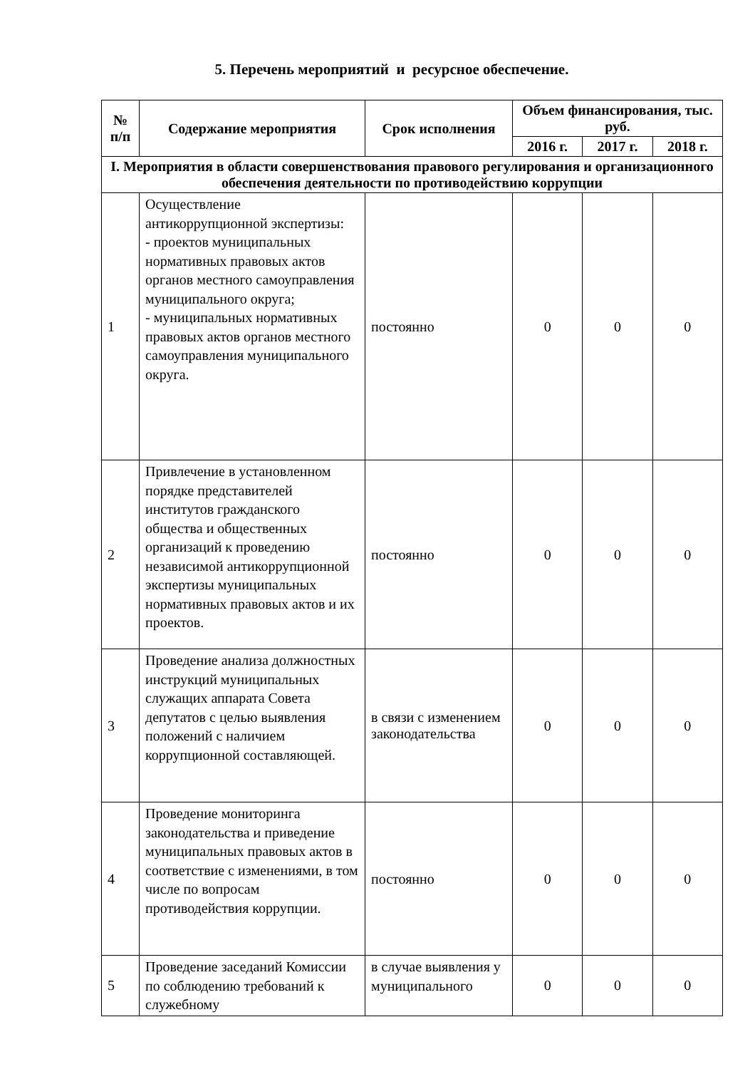5. Перечень мероприятий и ресурсное обеспечение.
| № п/п | Содержание мероприятия | Срок исполнения | Объем финансирования, тыс. руб. | | |
| --- | --- | --- | --- | --- | --- |
| | | | 2016 г. | 2017 г. | 2018 г. |
| I. Мероприятия в области совершенствования правового регулирования и организационного обеспечения деятельности по противодействию коррупции | | | | | |
| 1 | Осуществление антикоррупционной экспертизы: - проектов муниципальных нормативных правовых актов органов местного самоуправления муниципального округа; - муниципальных нормативных правовых актов органов местного самоуправления муниципального округа. | постоянно | 0 | 0 | 0 |
| 2 | Привлечение в установленном порядке представителей институтов гражданского общества и общественных организаций к проведению независимой антикоррупционной экспертизы муниципальных нормативных правовых актов и их проектов. | постоянно | 0 | 0 | 0 |
| 3 | Проведение анализа должностных инструкций муниципальных служащих аппарата Совета депутатов с целью выявления положений с наличием коррупционной составляющей. | в связи с изменением законодательства | 0 | 0 | 0 |
| 4 | Проведение мониторинга законодательства и приведение муниципальных правовых актов в соответствие с изменениями, в том числе по вопросам противодействия коррупции. | постоянно | 0 | 0 | 0 |
| 5 | Проведение заседаний Комиссии по соблюдению требований к служебному | в случае выявления у муниципального | 0 | 0 | 0 |